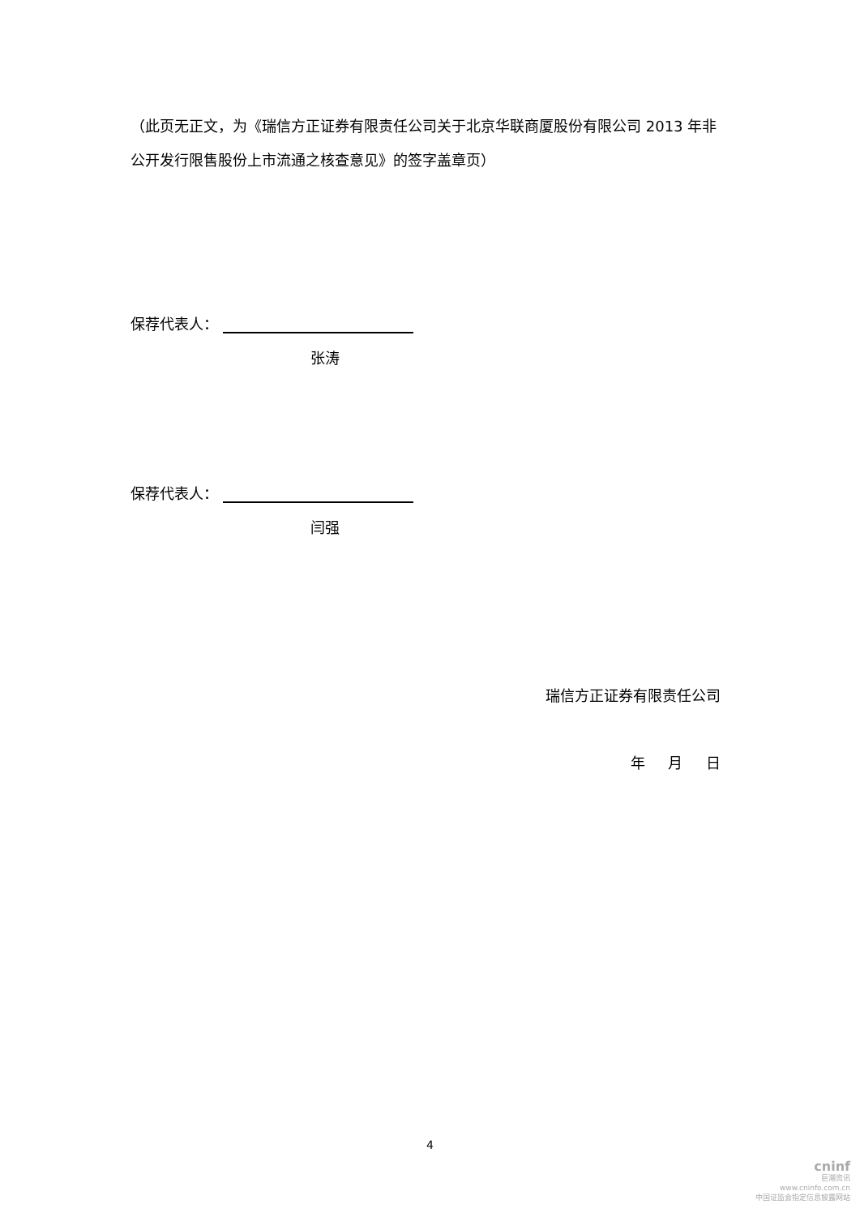（此页无正文，为《瑞信方正证券有限责任公司关于北京华联商厦股份有限公司 2013 年非公开发行限售股份上市流通之核查意见》的签字盖章页）
保荐代表人：
张涛
保荐代表人：
闫强
瑞信方正证券有限责任公司
年 月 日
4
cninf
巨潮资讯
www.cninfo.com.cn
中国证监会指定信息披露网站